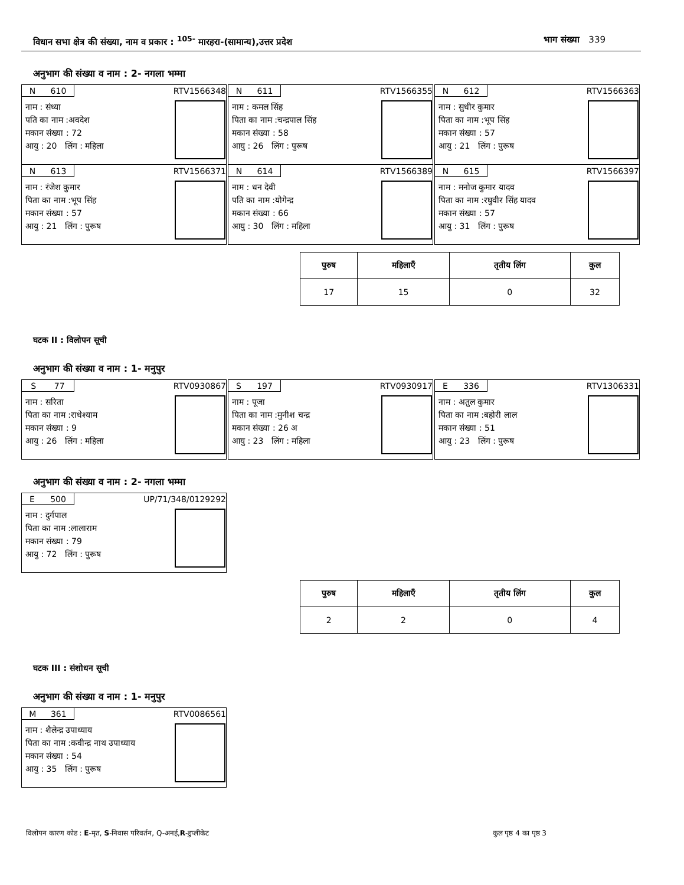विधान सभा क्षेत्र की संख्या, नाम व प्रकार : <sup>105-</sup> मारहरा-(सामान्य),उत्तर प्रदेश भाग संख्या 339
अनुभाग की संख्या व नाम : 2- नगला भम्मा
N 610 RTV1566348
नाम : संध्या
पति का नाम :अवदेश
मकान संख्या : 72
आयु : 20 लिंग : महिला
N 611 RTV1566355
नाम : कमल सिंह
पिता का नाम :चन्द्रपाल सिंह
मकान संख्या : 58
आयु : 26 लिंग : पुरूष
N 612 RTV1566363
नाम : सुधीर कुमार
पिता का नाम :भूप सिंह
मकान संख्या : 57
आयु : 21 लिंग : पुरूष
N 613 RTV1566371
नाम : रंजेश कुमार
पिता का नाम :भूप सिंह
मकान संख्या : 57
आयु : 21 लिंग : पुरूष
N 614 RTV1566389
नाम : धन देवी
पति का नाम :योगेन्द्र
मकान संख्या : 66
आयु : 30 लिंग : महिला
N 615 RTV1566397
नाम : मनोज कुमार यादव
पिता का नाम :रघुवीर सिंह यादव
मकान संख्या : 57
आयु : 31 लिंग : पुरूष
| पुरुष | महिलाएँ | तृतीय लिंग | कुल |
| --- | --- | --- | --- |
| 17 | 15 | 0 | 32 |
घटक II : विलोपन सूची
अनुभाग की संख्या व नाम : 1- मनुपुर
S 77 RTV0930867
नाम : सरिता
पिता का नाम :राधेश्याम
मकान संख्या : 9
आयु : 26 लिंग : महिला
S 197 RTV0930917
नाम : पूजा
पिता का नाम :मुनीश चन्द्र
मकान संख्या : 26 अ
आयु : 23 लिंग : महिला
E 336 RTV1306331
नाम : अतुल कुमार
पिता का नाम :बहोरी लाल
मकान संख्या : 51
आयु : 23 लिंग : पुरूष
अनुभाग की संख्या व नाम : 2- नगला भम्मा
E 500 UP/71/348/0129292
नाम : दुर्गपाल
पिता का नाम :लालाराम
मकान संख्या : 79
आयु : 72 लिंग : पुरूष
| पुरुष | महिलाएँ | तृतीय लिंग | कुल |
| --- | --- | --- | --- |
| 2 | 2 | 0 | 4 |
घटक III : संशोधन सूची
अनुभाग की संख्या व नाम : 1- मनुपुर
M 361 RTV0086561
नाम : शैलेन्द्र उपाध्याय
पिता का नाम :कवीन्द्र नाथ उपाध्याय
मकान संख्या : 54
आयु : 35 लिंग : पुरूष
विलोपन कारण कोड : E-मृत, S-निवास परिवर्तन, Q-अनर्ह,R-डुप्लीकेट कुल पृष्ठ 4 का पृष्ठ 3